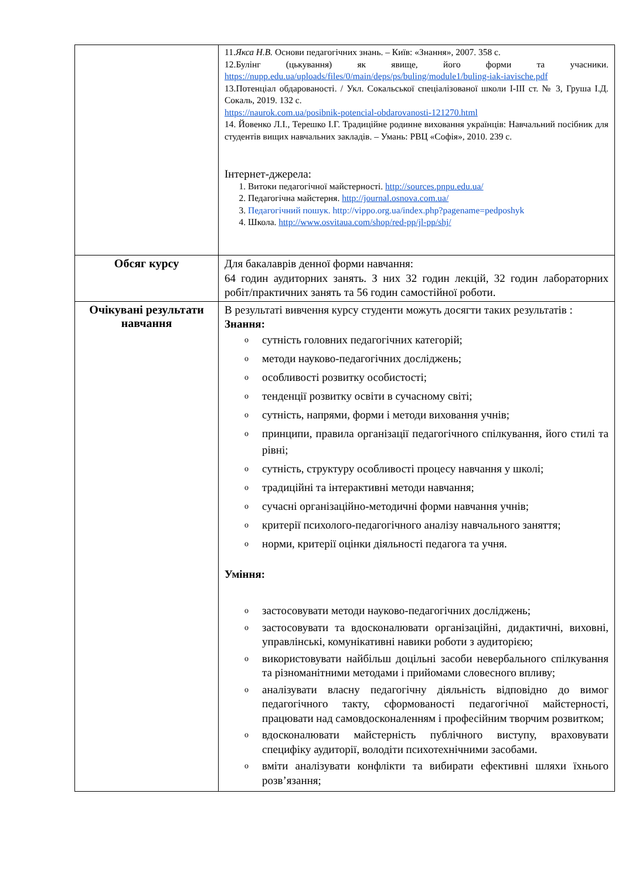| | 11. Якса Н.В. Основи педагогічних знань. – Київ: «Знання», 2007. 358 с. 12.Булінг (цькування) як явище, його форми та учасники. https://nupp.edu.ua/uploads/files/0/main/deps/ps/buling/module1/buling-iak-iavische.pdf 13.Потенціал обдарованості. / Укл. Сокальської спеціалізованої школи І-ІІІ ст. № 3, Груша І.Д. Сокаль, 2019. 132 с. https://naurok.com.ua/posibnik-potencial-obdarovanosti-121270.html 14. Йовенко Л.І., Терешко І.Г. Традиційне родинне виховання українців: Навчальний посібник для студентів вищих навчальних закладів. – Умань: РВЦ «Софія», 2010. 239 с. Інтернет-джерела: 1. Витоки педагогічної майстерності. http://sources.pnpu.edu.ua/ 2. Педагогічна майстерня. http://journal.osnova.com.ua/ 3. Педагогічний пошук. http://vippo.org.ua/index.php?pagename=pedposhyk 4. Школа. http://www.osvitaua.com/shop/red-pp/jl-pp/shj/ |
| Обсяг курсу | Для бакалаврів денної форми навчання: 64 годин аудиторних занять. З них 32 годин лекцій, 32 годин лабораторних робіт/практичних занять та 56 годин самостійної роботи. |
| Очікувані результати навчання | В результаті вивчення курсу студенти можуть досягти таких результатів : Знання: o сутність головних педагогічних категорій; o методи науково-педагогічних досліджень; o особливості розвитку особистості; o тенденції розвитку освіти в сучасному світі; o сутність, напрями, форми і методи виховання учнів; o принципи, правила організації педагогічного спілкування, його стилі та рівні; o сутність, структуру особливості процесу навчання у школі; o традиційні та інтерактивні методи навчання; o сучасні організаційно-методичні форми навчання учнів; o критерії психолого-педагогічного аналізу навчального заняття; o норми, критерії оцінки діяльності педагога та учня. Уміння: o застосовувати методи науково-педагогічних досліджень; o застосовувати та вдосконалювати організаційні, дидактичні, виховні, управлінські, комунікативні навики роботи з аудиторією; o використовувати найбільш доцільні засоби невербального спілкування та різноманітними методами і прийомами словесного впливу; o аналізувати власну педагогічну діяльність відповідно до вимог педагогічного такту, сформованості педагогічної майстерності, працювати над самовдосконаленням і професійним творчим розвитком; o вдосконалювати майстерність публічного виступу, враховувати специфіку аудиторії, володіти психотехнічними засобами. o вміти аналізувати конфлікти та вибирати ефективні шляхи їхнього розв’язання; |